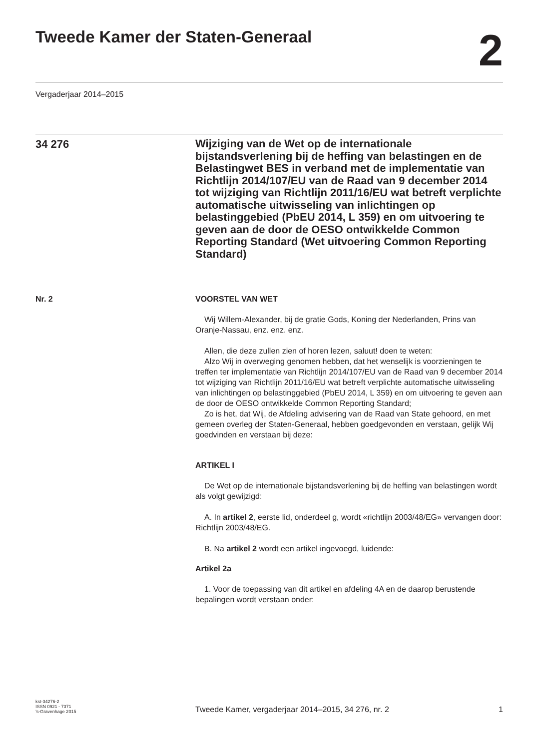Tweede Kamer der Staten-Generaal
2
Vergaderjaar 2014–2015
34 276
Wijziging van de Wet op de internationale bijstandsverlening bij de heffing van belastingen en de Belastingwet BES in verband met de implementatie van Richtlijn 2014/107/EU van de Raad van 9 december 2014 tot wijziging van Richtlijn 2011/16/EU wat betreft verplichte automatische uitwisseling van inlichtingen op belastinggebied (PbEU 2014, L 359) en om uitvoering te geven aan de door de OESO ontwikkelde Common Reporting Standard (Wet uitvoering Common Reporting Standard)
Nr. 2 VOORSTEL VAN WET
Wij Willem-Alexander, bij de gratie Gods, Koning der Nederlanden, Prins van Oranje-Nassau, enz. enz. enz.
Allen, die deze zullen zien of horen lezen, saluut! doen te weten:
Alzo Wij in overweging genomen hebben, dat het wenselijk is voorzieningen te treffen ter implementatie van Richtlijn 2014/107/EU van de Raad van 9 december 2014 tot wijziging van Richtlijn 2011/16/EU wat betreft verplichte automatische uitwisseling van inlichtingen op belastinggebied (PbEU 2014, L 359) en om uitvoering te geven aan de door de OESO ontwikkelde Common Reporting Standard;
Zo is het, dat Wij, de Afdeling advisering van de Raad van State gehoord, en met gemeen overleg der Staten-Generaal, hebben goedgevonden en verstaan, gelijk Wij goedvinden en verstaan bij deze:
ARTIKEL I
De Wet op de internationale bijstandsverlening bij de heffing van belastingen wordt als volgt gewijzigd:
A. In artikel 2, eerste lid, onderdeel g, wordt «richtlijn 2003/48/EG» vervangen door: Richtlijn 2003/48/EG.
B. Na artikel 2 wordt een artikel ingevoegd, luidende:
Artikel 2a
1. Voor de toepassing van dit artikel en afdeling 4A en de daarop berustende bepalingen wordt verstaan onder:
kst-34276-2
ISSN 0921 - 7371
’s-Gravenhage 2015
Tweede Kamer, vergaderjaar 2014–2015, 34 276, nr. 2
1